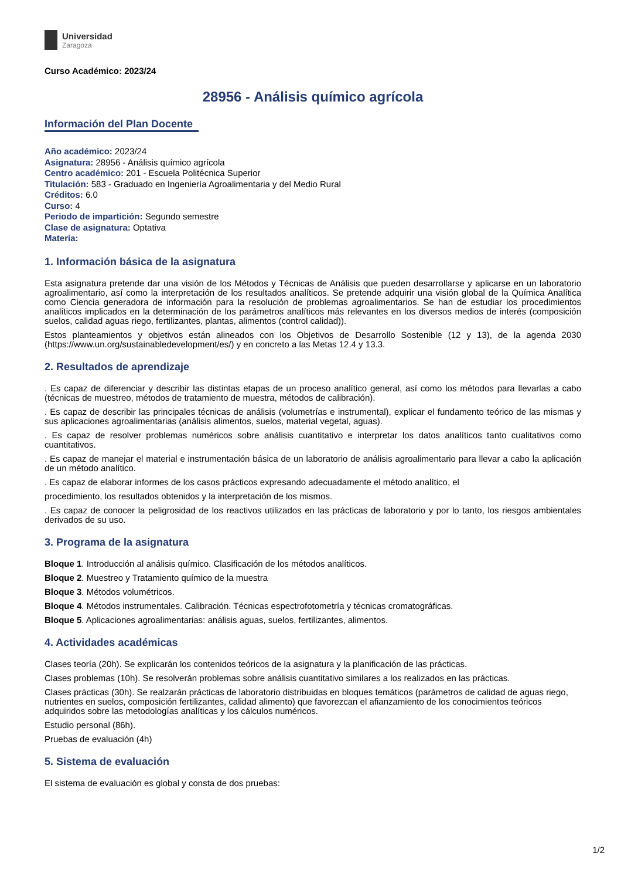Universidad
Zaragoza
Curso Académico: 2023/24
28956 - Análisis químico agrícola
Información del Plan Docente
Año académico: 2023/24
Asignatura: 28956 - Análisis químico agrícola
Centro académico: 201 - Escuela Politécnica Superior
Titulación: 583 - Graduado en Ingeniería Agroalimentaria y del Medio Rural
Créditos: 6.0
Curso: 4
Periodo de impartición: Segundo semestre
Clase de asignatura: Optativa
Materia:
1. Información básica de la asignatura
Esta asignatura pretende dar una visión de los Métodos y Técnicas de Análisis que pueden desarrollarse y aplicarse en un laboratorio agroalimentario, así como la interpretación de los resultados analíticos. Se pretende adquirir una visión global de la Química Analítica como Ciencia generadora de información para la resolución de problemas agroalimentarios. Se han de estudiar los procedimientos analíticos implicados en la determinación de los parámetros analíticos más relevantes en los diversos medios de interés (composición suelos, calidad aguas riego, fertilizantes, plantas, alimentos (control calidad)).
Estos planteamientos y objetivos están alineados con los Objetivos de Desarrollo Sostenible (12 y 13), de la agenda 2030 (https://www.un.org/sustainabledevelopment/es/) y en concreto a las Metas 12.4 y 13.3.
2. Resultados de aprendizaje
. Es capaz de diferenciar y describir las distintas etapas de un proceso analítico general, así como los métodos para llevarlas a cabo (técnicas de muestreo, métodos de tratamiento de muestra, métodos de calibración).
. Es capaz de describir las principales técnicas de análisis (volumetrías e instrumental), explicar el fundamento teórico de las mismas y sus aplicaciones agroalimentarias (análisis alimentos, suelos, material vegetal, aguas).
. Es capaz de resolver problemas numéricos sobre análisis cuantitativo e interpretar los datos analíticos tanto cualitativos como cuantitativos.
. Es capaz de manejar el material e instrumentación básica de un laboratorio de análisis agroalimentario para llevar a cabo la aplicación de un método analítico.
. Es capaz de elaborar informes de los casos prácticos expresando adecuadamente el método analítico, el
procedimiento, los resultados obtenidos y la interpretación de los mismos.
. Es capaz de conocer la peligrosidad de los reactivos utilizados en las prácticas de laboratorio y por lo tanto, los riesgos ambientales derivados de su uso.
3. Programa de la asignatura
Bloque 1. Introducción al análisis químico. Clasificación de los métodos analíticos.
Bloque 2. Muestreo y Tratamiento químico de la muestra
Bloque 3. Métodos volumétricos.
Bloque 4. Métodos instrumentales. Calibración. Técnicas espectrofotometría y técnicas cromatográficas.
Bloque 5. Aplicaciones agroalimentarias: análisis aguas, suelos, fertilizantes, alimentos.
4. Actividades académicas
Clases teoría (20h). Se explicarán los contenidos teóricos de la asignatura y la planificación de las prácticas.
Clases problemas (10h). Se resolverán problemas sobre análisis cuantitativo similares a los realizados en las prácticas.
Clases prácticas (30h). Se realzarán prácticas de laboratorio distribuidas en bloques temáticos (parámetros de calidad de aguas riego, nutrientes en suelos, composición fertilizantes, calidad alimento) que favorezcan el afianzamiento de los conocimientos teóricos adquiridos sobre las metodologías analíticas y los cálculos numéricos.
Estudio personal (86h).
Pruebas de evaluación (4h)
5. Sistema de evaluación
El sistema de evaluación es global y consta de dos pruebas:
1/2